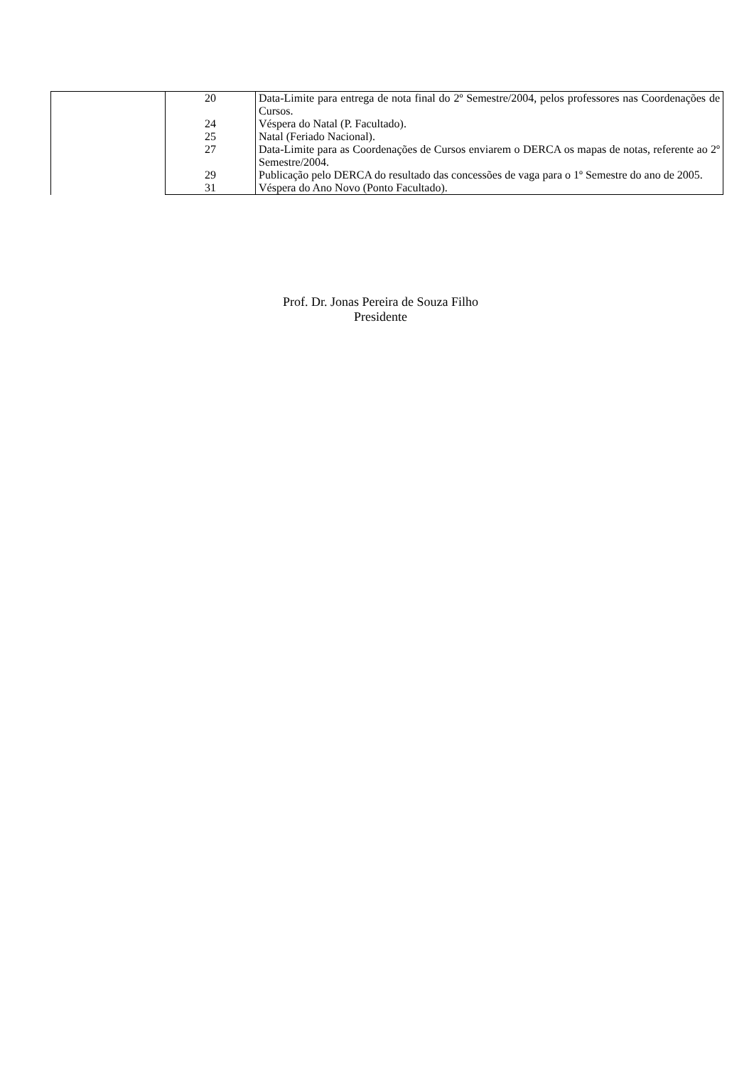| | 20 | Data-Limite para entrega de nota final do 2º Semestre/2004, pelos professores nas Coordenações de Cursos. |
| | 24 | Véspera do Natal (P. Facultado). |
| | 25 | Natal (Feriado Nacional). |
| | 27 | Data-Limite para as Coordenações de Cursos enviarem o DERCA os mapas de notas, referente ao 2º Semestre/2004. |
| | 29 | Publicação pelo DERCA do resultado das concessões de vaga para o 1º Semestre do ano de 2005. |
| | 31 | Véspera do Ano Novo (Ponto Facultado). |
Prof. Dr. Jonas Pereira de Souza Filho
Presidente